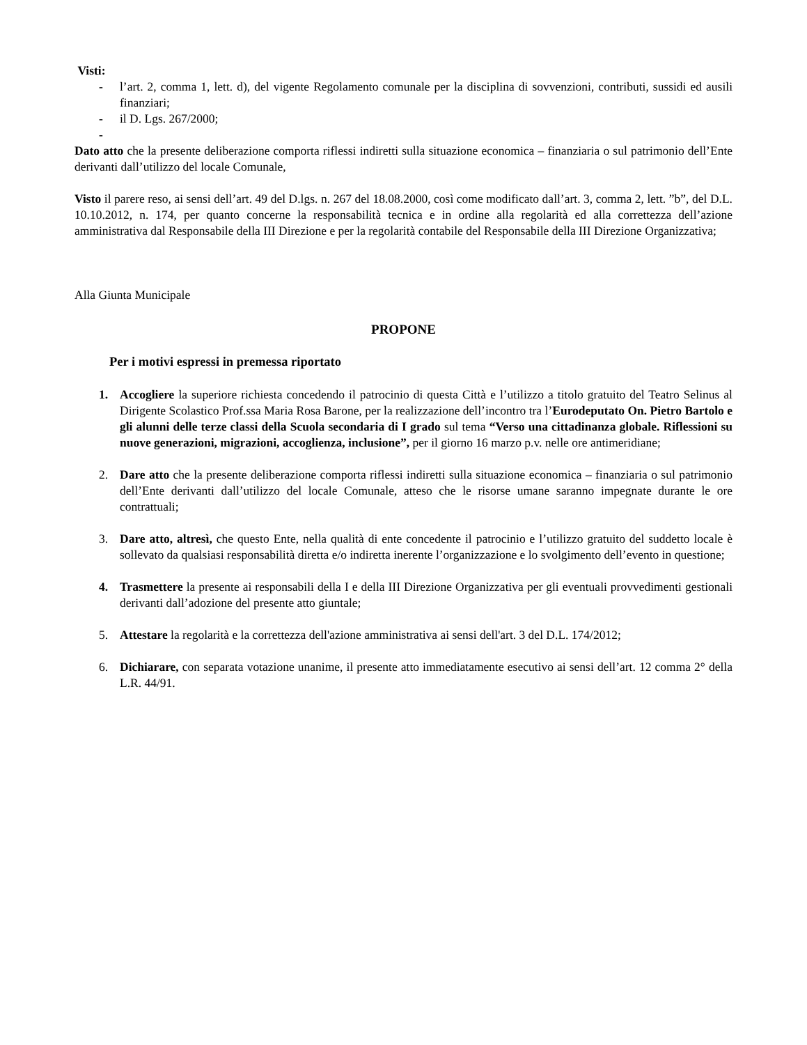Visti:
- l’art. 2, comma 1, lett. d), del vigente Regolamento comunale per la disciplina di sovvenzioni, contributi, sussidi ed ausili finanziari;
- il D. Lgs. 267/2000;
-
Dato atto che la presente deliberazione comporta riflessi indiretti sulla situazione economica – finanziaria o sul patrimonio dell’Ente derivanti dall’utilizzo del locale Comunale,
Visto il parere reso, ai sensi dell’art. 49 del D.lgs. n. 267 del 18.08.2000, così come modificato dall’art. 3, comma 2, lett. ”b”, del D.L. 10.10.2012, n. 174, per quanto concerne la responsabilità tecnica e in ordine alla regolarità ed alla correttezza dell’azione amministrativa dal Responsabile della III Direzione e per la regolarità contabile del Responsabile della III Direzione Organizzativa;
Alla Giunta Municipale
PROPONE
Per i motivi espressi in premessa riportato
1. Accogliere la superiore richiesta concedendo il patrocinio di questa Città e l’utilizzo a titolo gratuito del Teatro Selinus al Dirigente Scolastico Prof.ssa Maria Rosa Barone, per la realizzazione dell’incontro tra l’Eurodeputato On. Pietro Bartolo e gli alunni delle terze classi della Scuola secondaria di I grado sul tema “Verso una cittadinanza globale. Riflessioni su nuove generazioni, migrazioni, accoglienza, inclusione”, per il giorno 16 marzo p.v. nelle ore antimeridiane;
2. Dare atto che la presente deliberazione comporta riflessi indiretti sulla situazione economica – finanziaria o sul patrimonio dell’Ente derivanti dall’utilizzo del locale Comunale, atteso che le risorse umane saranno impegnate durante le ore contrattuali;
3. Dare atto, altresì, che questo Ente, nella qualità di ente concedente il patrocinio e l’utilizzo gratuito del suddetto locale è sollevato da qualsiasi responsabilità diretta e/o indiretta inerente l’organizzazione e lo svolgimento dell’evento in questione;
4. Trasmettere la presente ai responsabili della I e della III Direzione Organizzativa per gli eventuali provvedimenti gestionali derivanti dall’adozione del presente atto giuntale;
5. Attestare la regolarità e la correttezza dell'azione amministrativa ai sensi dell'art. 3 del D.L. 174/2012;
6. Dichiarare, con separata votazione unanime, il presente atto immediatamente esecutivo ai sensi dell’art. 12 comma 2° della L.R. 44/91.